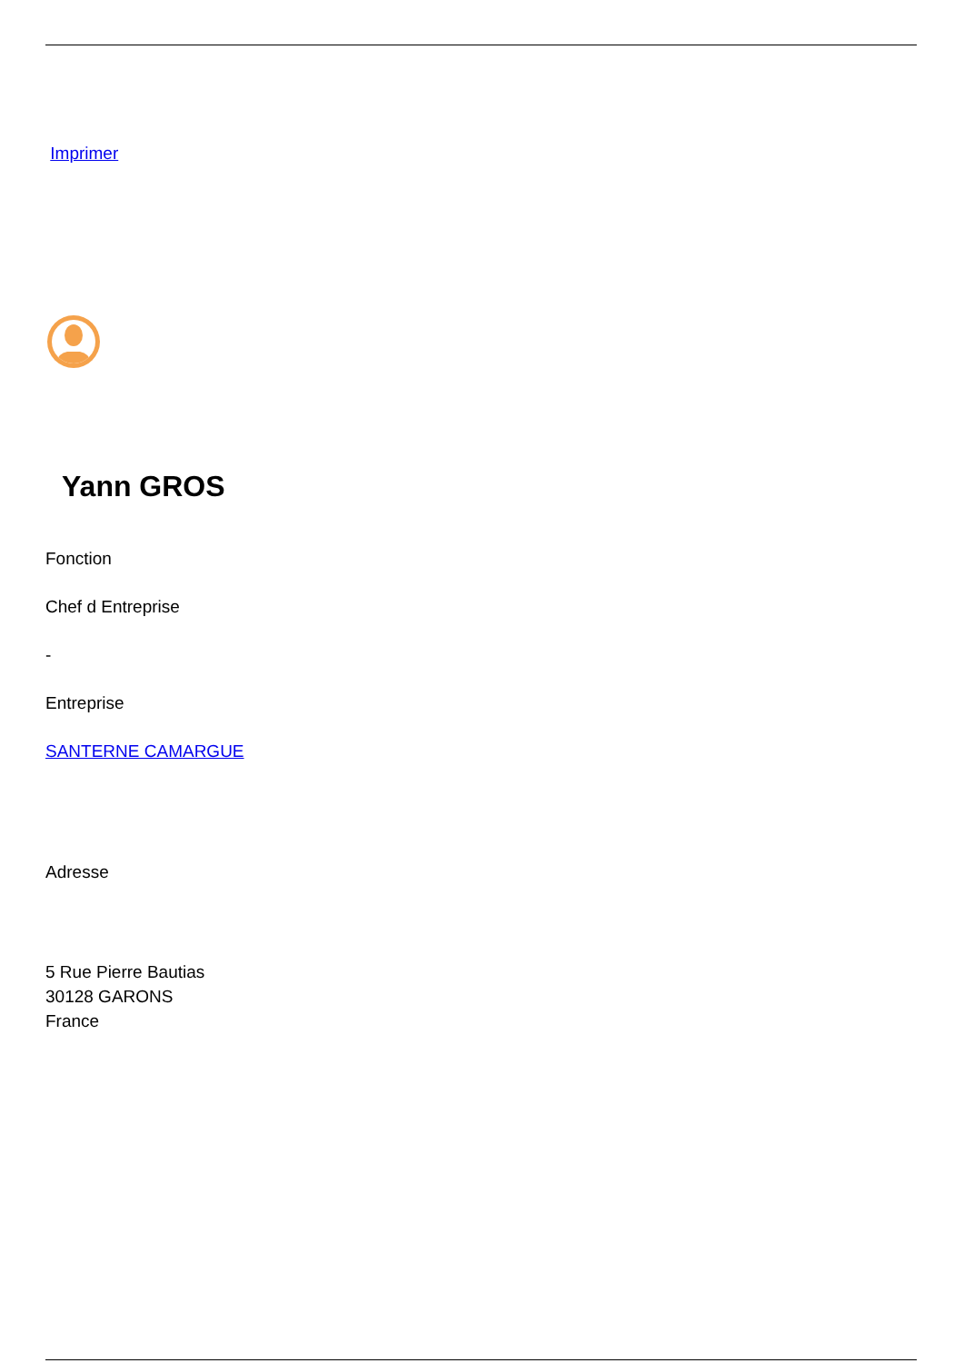Imprimer
Yann GROS
Fonction
Chef d Entreprise
-
Entreprise
SANTERNE CAMARGUE
Adresse
5 Rue Pierre Bautias
30128 GARONS
France